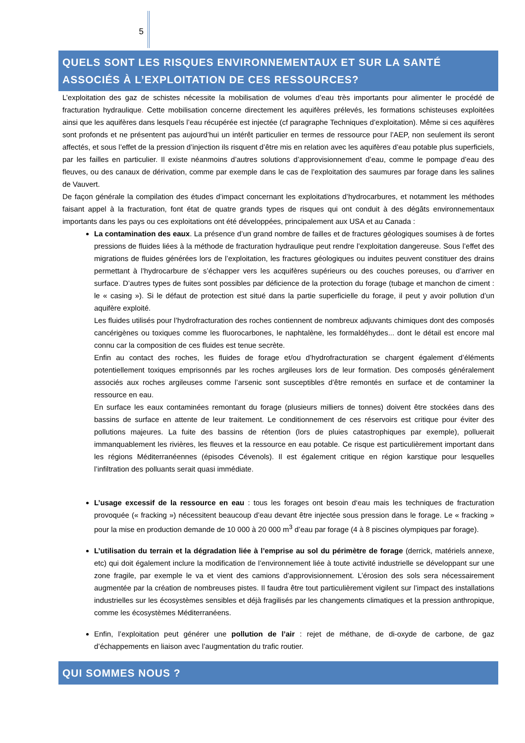5
QUELS SONT LES RISQUES ENVIRONNEMENTAUX ET SUR LA SANTÉ ASSOCIÉS À L’EXPLOITATION DE CES RESSOURCES?
L’exploitation des gaz de schistes nécessite la mobilisation de volumes d’eau très importants pour alimenter le procédé de fracturation hydraulique. Cette mobilisation concerne directement les aquifères prélevés, les formations schisteuses exploitées ainsi que les aquifères dans lesquels l’eau récupérée est injectée (cf paragraphe Techniques d’exploitation). Même si ces aquifères sont profonds et ne présentent pas aujourd’hui un intérêt particulier en termes de ressource pour l’AEP, non seulement ils seront affectés, et sous l’effet de la pression d’injection ils risquent d’être mis en relation avec les aquifères d’eau potable plus superficiels, par les failles en particulier. Il existe néanmoins d’autres solutions d’approvisionnement d’eau, comme le pompage d’eau des fleuves, ou des canaux de dérivation, comme par exemple dans le cas de l’exploitation des saumures par forage dans les salines de Vauvert.
De façon générale la compilation des études d’impact concernant les exploitations d’hydrocarbures, et notamment les méthodes faisant appel à la fracturation, font état de quatre grands types de risques qui ont conduit à des dégâts environnementaux importants dans les pays ou ces exploitations ont été développées, principalement aux USA et au Canada :
La contamination des eaux. La présence d’un grand nombre de failles et de fractures géologiques soumises à de fortes pressions de fluides liées à la méthode de fracturation hydraulique peut rendre l’exploitation dangereuse. Sous l’effet des migrations de fluides générées lors de l’exploitation, les fractures géologiques ou induites peuvent constituer des drains permettant à l’hydrocarbure de s’échapper vers les acquifères supérieurs ou des couches poreuses, ou d’arriver en surface. D’autres types de fuites sont possibles par déficience de la protection du forage (tubage et manchon de ciment : le « casing »). Si le défaut de protection est situé dans la partie superficielle du forage, il peut y avoir pollution d’un aquifère exploité.
Les fluides utilisés pour l’hydrofracturation des roches contiennent de nombreux adjuvants chimiques dont des composés cancérigènes ou toxiques comme les fluorocarbones, le naphtalène, les formaldéhydes... dont le détail est encore mal connu car la composition de ces fluides est tenue secrète.
Enfin au contact des roches, les fluides de forage et/ou d’hydrofracturation se chargent également d’éléments potentiellement toxiques emprisonnés par les roches argileuses lors de leur formation. Des composés généralement associés aux roches argileuses comme l’arsenic sont susceptibles d’être remontés en surface et de contaminer la ressource en eau.
En surface les eaux contaminées remontant du forage (plusieurs milliers de tonnes) doivent être stockées dans des bassins de surface en attente de leur traitement. Le conditionnement de ces réservoirs est critique pour éviter des pollutions majeures. La fuite des bassins de rétention (lors de pluies catastrophiques par exemple), polluerait immanquablement les rivières, les fleuves et la ressource en eau potable. Ce risque est particulièrement important dans les régions Méditerranéennes (épisodes Cévenols). Il est également critique en région karstique pour lesquelles l’infiltration des polluants serait quasi immédiate.
L’usage excessif de la ressource en eau : tous les forages ont besoin d‘eau mais les techniques de fracturation provoquée (« fracking ») nécessitent beaucoup d’eau devant être injectée sous pression dans le forage. Le « fracking » pour la mise en production demande de 10 000 à 20 000 m<sup>3</sup> d’eau par forage (4 à 8 piscines olympiques par forage).
L’utilisation du terrain et la dégradation liée à l’emprise au sol du périmètre de forage (derrick, matériels annexe, etc) qui doit également inclure la modification de l’environnement liée à toute activité industrielle se développant sur une zone fragile, par exemple le va et vient des camions d’approvisionnement. L’érosion des sols sera nécessairement augmentée par la création de nombreuses pistes. Il faudra être tout particulièrement vigilent sur l’impact des installations industrielles sur les écosystèmes sensibles et déjà fragilisés par les changements climatiques et la pression anthropique, comme les écosystèmes Méditerranéens.
Enfin, l’exploitation peut générer une pollution de l’air : rejet de méthane, de di-oxyde de carbone, de gaz d’échappements en liaison avec l’augmentation du trafic routier.
QUI SOMMES NOUS ?